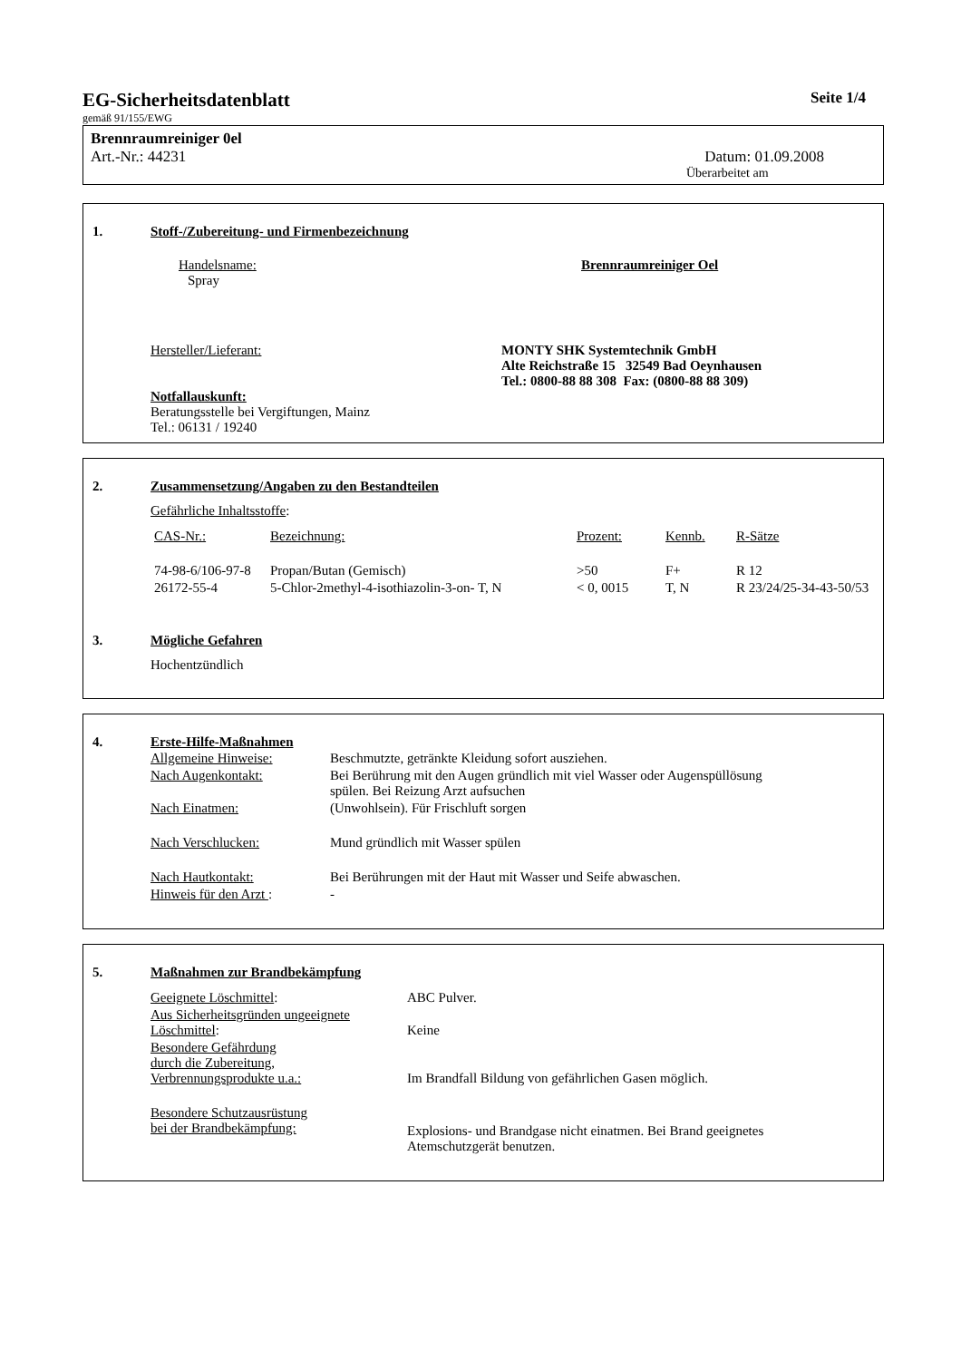EG-Sicherheitsdatenblatt Seite 1/4
gemäß 91/155/EWG
Brennraumreiniger 0el
Art.-Nr.: 44231 Datum: 01.09.2008
Überarbeitet am
1. Stoff-/Zubereitung- und Firmenbezeichnung
Handelsname: Brennraumreiniger Oel
Spray
Hersteller/Lieferant: MONTY SHK Systemtechnik GmbH
Alte Reichstraße 15 32549 Bad Oeynhausen
Tel.: 0800-88 88 308 Fax: (0800-88 88 309)
Notfallauskunft:
Beratungsstelle bei Vergiftungen, Mainz
Tel.: 06131 / 19240
2. Zusammensetzung/Angaben zu den Bestandteilen
Gefährliche Inhaltsstoffe:
| CAS-Nr.: | Bezeichnung: | Prozent: | Kennb. | R-Sätze |
| 74-98-6/106-97-8 | Propan/Butan (Gemisch) | >50 | F+ | R 12 |
| 26172-55-4 | 5-Chlor-2methyl-4-isothiazolin-3-on- T, N | < 0, 0015 | T, N | R 23/24/25-34-43-50/53 |
3. Mögliche Gefahren
Hochentzündlich
4. Erste-Hilfe-Maßnahmen
| Allgemeine Hinweise: | Beschmutzte, getränkte Kleidung sofort ausziehen. |
| Nach Augenkontakt: | Bei Berührung mit den Augen gründlich mit viel Wasser oder Augenspüllösung spülen. Bei Reizung Arzt aufsuchen |
| Nach Einatmen: | (Unwohlsein). Für Frischluft sorgen |
| Nach Verschlucken: | Mund gründlich mit Wasser spülen |
| Nach Hautkontakt: | Bei Berührungen mit der Haut mit Wasser und Seife abwaschen. |
| Hinweis für den Arzt : | - |
5. Maßnahmen zur Brandbekämpfung
| Geeignete Löschmittel : | ABC Pulver. |
| Aus Sicherheitsgründen ungeeignete Löschmittel : | Keine |
| Besondere Gefährdung durch die Zubereitung, Verbrennungsprodukte u.a.: | Im Brandfall Bildung von gefährlichen Gasen möglich. |
| Besondere Schutzausrüstung bei der Brandbekämpfung: | Explosions- und Brandgase nicht einatmen. Bei Brand geeignetes Atemschutzgerät benutzen. |